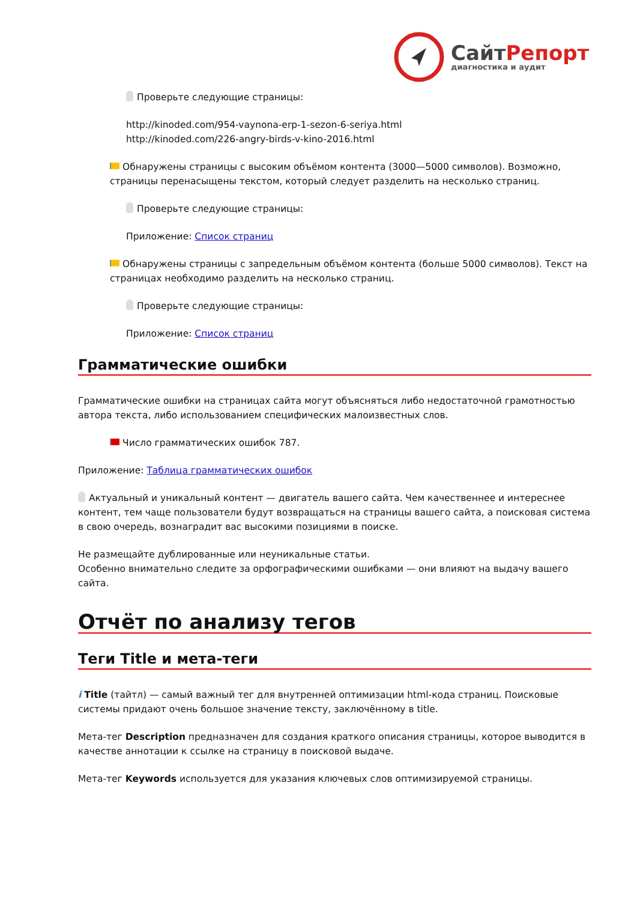Сайт Репорт
диагностика и аудит
Проверьте следующие страницы:
http://kinoded.com/954-vaynona-erp-1-sezon-6-seriya.html
http://kinoded.com/226-angry-birds-v-kino-2016.html
Обнаружены страницы с высоким объёмом контента (3000—5000 символов). Возможно, страницы перенасыщены текстом, который следует разделить на несколько страниц.
Проверьте следующие страницы:
Приложение: Список страниц
Обнаружены страницы с запредельным объёмом контента (больше 5000 символов). Текст на страницах необходимо разделить на несколько страниц.
Проверьте следующие страницы:
Приложение: Список страниц
Грамматические ошибки
Грамматические ошибки на страницах сайта могут объясняться либо недостаточной грамотностью автора текста, либо использованием специфических малоизвестных слов.
Число грамматических ошибок 787.
Приложение: Таблица грамматических ошибок
Актуальный и уникальный контент — двигатель вашего сайта. Чем качественнее и интереснее контент, тем чаще пользователи будут возвращаться на страницы вашего сайта, а поисковая система в свою очередь, вознаградит вас высокими позициями в поиске.
Не размещайте дублированные или неуникальные статьи.
Особенно внимательно следите за орфографическими ошибками — они влияют на выдачу вашего сайта.
Отчёт по анализу тегов
Теги Title и мета-теги
i Title (тайтл) — самый важный тег для внутренней оптимизации html-кода страниц. Поисковые системы придают очень большое значение тексту, заключённому в title.
Мета-тег Description предназначен для создания краткого описания страницы, которое выводится в качестве аннотации к ссылке на страницу в поисковой выдаче.
Мета-тег Keywords используется для указания ключевых слов оптимизируемой страницы.